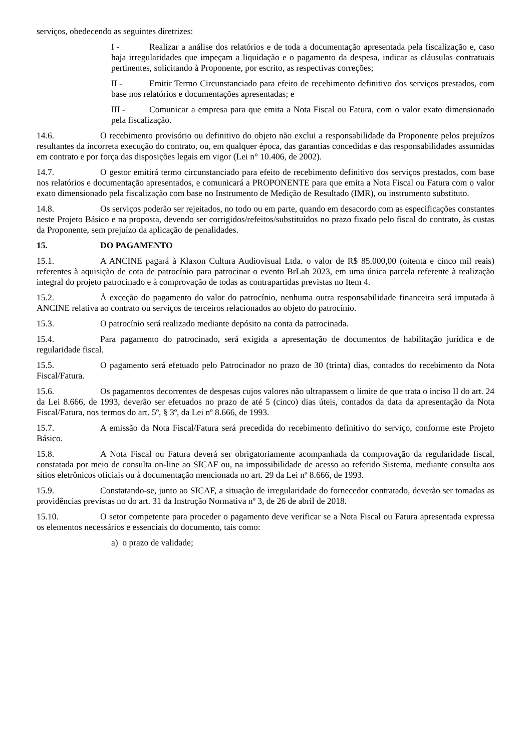serviços, obedecendo as seguintes diretrizes:
I - Realizar a análise dos relatórios e de toda a documentação apresentada pela fiscalização e, caso haja irregularidades que impeçam a liquidação e o pagamento da despesa, indicar as cláusulas contratuais pertinentes, solicitando à Proponente, por escrito, as respectivas correções;
II - Emitir Termo Circunstanciado para efeito de recebimento definitivo dos serviços prestados, com base nos relatórios e documentações apresentadas; e
III - Comunicar a empresa para que emita a Nota Fiscal ou Fatura, com o valor exato dimensionado pela fiscalização.
14.6. O recebimento provisório ou definitivo do objeto não exclui a responsabilidade da Proponente pelos prejuízos resultantes da incorreta execução do contrato, ou, em qualquer época, das garantias concedidas e das responsabilidades assumidas em contrato e por força das disposições legais em vigor (Lei n° 10.406, de 2002).
14.7. O gestor emitirá termo circunstanciado para efeito de recebimento definitivo dos serviços prestados, com base nos relatórios e documentação apresentados, e comunicará a PROPONENTE para que emita a Nota Fiscal ou Fatura com o valor exato dimensionado pela fiscalização com base no Instrumento de Medição de Resultado (IMR), ou instrumento substituto.
14.8. Os serviços poderão ser rejeitados, no todo ou em parte, quando em desacordo com as especificações constantes neste Projeto Básico e na proposta, devendo ser corrigidos/refeitos/substituídos no prazo fixado pelo fiscal do contrato, às custas da Proponente, sem prejuízo da aplicação de penalidades.
15. DO PAGAMENTO
15.1. A ANCINE pagará à Klaxon Cultura Audiovisual Ltda. o valor de R$ 85.000,00 (oitenta e cinco mil reais) referentes à aquisição de cota de patrocínio para patrocinar o evento BrLab 2023, em uma única parcela referente à realização integral do projeto patrocinado e à comprovação de todas as contrapartidas previstas no Item 4.
15.2. À exceção do pagamento do valor do patrocínio, nenhuma outra responsabilidade financeira será imputada à ANCINE relativa ao contrato ou serviços de terceiros relacionados ao objeto do patrocínio.
15.3. O patrocínio será realizado mediante depósito na conta da patrocinada.
15.4. Para pagamento do patrocinado, será exigida a apresentação de documentos de habilitação jurídica e de regularidade fiscal.
15.5. O pagamento será efetuado pelo Patrocinador no prazo de 30 (trinta) dias, contados do recebimento da Nota Fiscal/Fatura.
15.6. Os pagamentos decorrentes de despesas cujos valores não ultrapassem o limite de que trata o inciso II do art. 24 da Lei 8.666, de 1993, deverão ser efetuados no prazo de até 5 (cinco) dias úteis, contados da data da apresentação da Nota Fiscal/Fatura, nos termos do art. 5º, § 3º, da Lei nº 8.666, de 1993.
15.7. A emissão da Nota Fiscal/Fatura será precedida do recebimento definitivo do serviço, conforme este Projeto Básico.
15.8. A Nota Fiscal ou Fatura deverá ser obrigatoriamente acompanhada da comprovação da regularidade fiscal, constatada por meio de consulta on-line ao SICAF ou, na impossibilidade de acesso ao referido Sistema, mediante consulta aos sítios eletrônicos oficiais ou à documentação mencionada no art. 29 da Lei nº 8.666, de 1993.
15.9. Constatando-se, junto ao SICAF, a situação de irregularidade do fornecedor contratado, deverão ser tomadas as providências previstas no do art. 31 da Instrução Normativa nº 3, de 26 de abril de 2018.
15.10. O setor competente para proceder o pagamento deve verificar se a Nota Fiscal ou Fatura apresentada expressa os elementos necessários e essenciais do documento, tais como:
a) o prazo de validade;